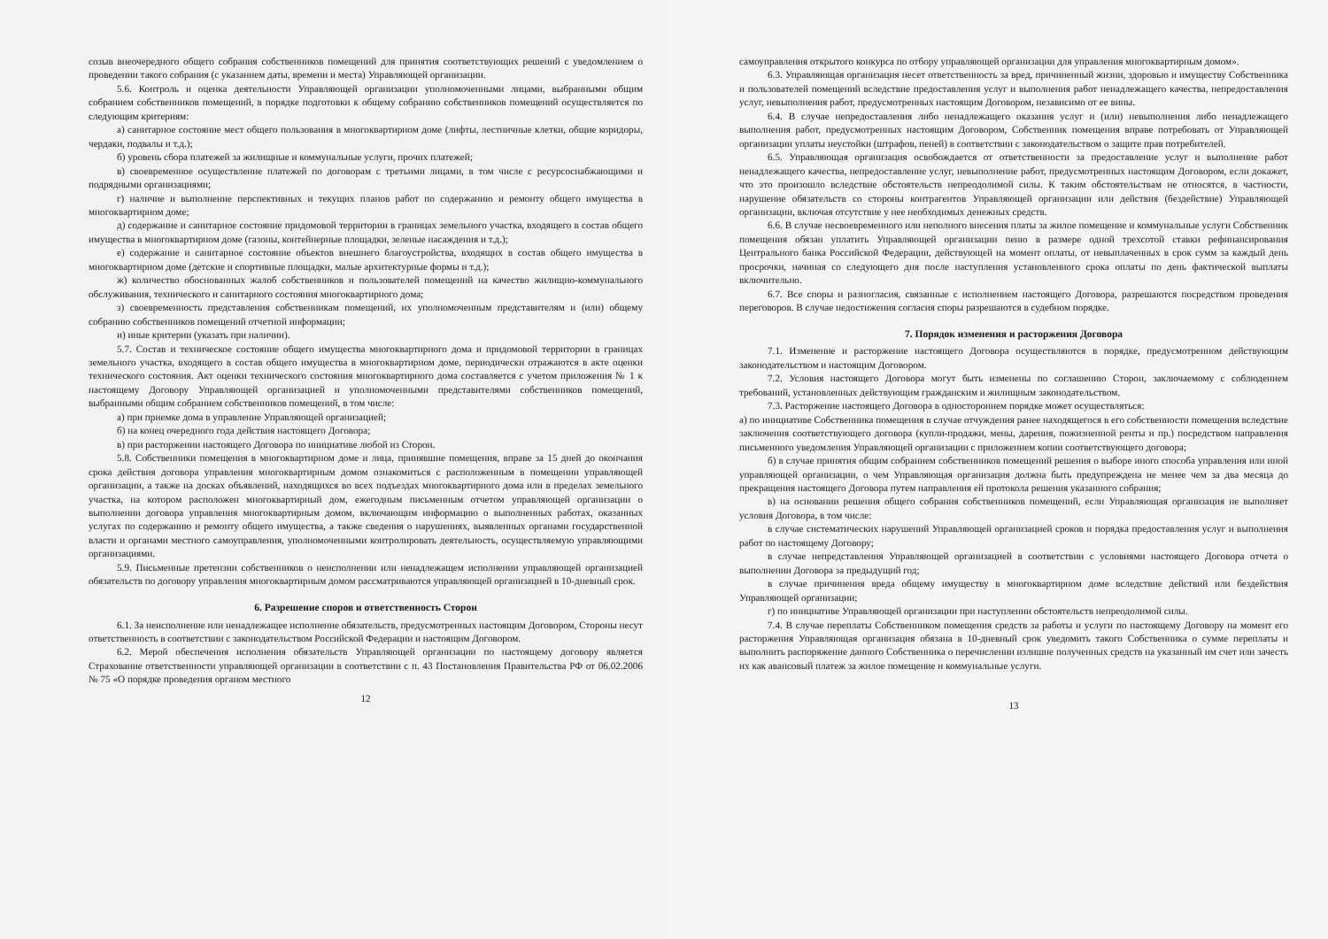созыв внеочередного общего собрания собственников помещений для принятия соответствующих решений с уведомлением о проведении такого собрания (с указанием даты, времени и места) Управляющей организации.
5.6. Контроль и оценка деятельности Управляющей организации уполномоченными лицами, выбранными общим собранием собственников помещений, в порядке подготовки к общему собранию собственников помещений осуществляется по следующим критериям:
а) санитарное состояние мест общего пользования в многоквартирном доме (лифты, лестничные клетки, общие коридоры, чердаки, подвалы и т.д.);
б) уровень сбора платежей за жилищные и коммунальные услуги, прочих платежей;
в) своевременное осуществление платежей по договорам с третьими лицами, в том числе с ресурсоснабжающими и подрядными организациями;
г) наличие и выполнение перспективных и текущих планов работ по содержанию и ремонту общего имущества в многоквартирном доме;
д) содержание и санитарное состояние придомовой территории в границах земельного участка, входящего в состав общего имущества в многоквартирном доме (газоны, контейнерные площадки, зеленые насаждения и т.д.);
е) содержание и санитарное состояние объектов внешнего благоустройства, входящих в состав общего имущества в многоквартирном доме (детские и спортивные площадки, малые архитектурные формы и т.д.);
ж) количество обоснованных жалоб собственников и пользователей помещений на качество жилищно-коммунального обслуживания, технического и санитарного состояния многоквартирного дома;
з) своевременность представления собственникам помещений, их уполномоченным представителям и (или) общему собранию собственников помещений отчетной информации;
и) иные критерии (указать при наличии).
5.7. Состав и техническое состояние общего имущества многоквартирного дома и придомовой территории в границах земельного участка, входящего в состав общего имущества в многоквартирном доме, периодически отражаются в акте оценки технического состояния. Акт оценки технического состояния многоквартирного дома составляется с учетом приложения № 1 к настоящему Договору Управляющей организацией и уполномоченными представителями собственников помещений, выбранными общим собранием собственников помещений, в том числе:
а) при приемке дома в управление Управляющей организацией;
б) на конец очередного года действия настоящего Договора;
в) при расторжении настоящего Договора по инициативе любой из Сторон.
5.8. Собственники помещения в многоквартирном доме и лица, принявшие помещения, вправе за 15 дней до окончания срока действия договора управления многоквартирным домом ознакомиться с расположенным в помещении управляющей организации, а также на досках объявлений, находящихся во всех подъездах многоквартирного дома или в пределах земельного участка, на котором расположен многоквартирный дом, ежегодным письменным отчетом управляющей организации о выполнении договора управления многоквартирным домом, включающим информацию о выполненных работах, оказанных услугах по содержанию и ремонту общего имущества, а также сведения о нарушениях, выявленных органами государственной власти и органами местного самоуправления, уполномоченными контролировать деятельность, осуществляемую управляющими организациями.
5.9. Письменные претензии собственников о неисполнении или ненадлежащем исполнении управляющей организацией обязательств по договору управления многоквартирным домом рассматриваются управляющей организацией в 10-дневный срок.
6. Разрешение споров и ответственность Сторон
6.1. За неисполнение или ненадлежащее исполнение обязательств, предусмотренных настоящим Договором, Стороны несут ответственность в соответствии с законодательством Российской Федерации и настоящим Договором.
6.2. Мерой обеспечения исполнения обязательств Управляющей организации по настоящему договору является Страхование ответственности управляющей организации в соответствии с п. 43 Постановления Правительства РФ от 06.02.2006 № 75 «О порядке проведения органом местного
12
самоуправления открытого конкурса по отбору управляющей организации для управления многоквартирным домом».
6.3. Управляющая организация несет ответственность за вред, причиненный жизни, здоровью и имуществу Собственника и пользователей помещений вследствие предоставления услуг и выполнения работ ненадлежащего качества, непредоставления услуг, невыполнения работ, предусмотренных настоящим Договором, независимо от ее вины.
6.4. В случае непредоставления либо ненадлежащего оказания услуг и (или) невыполнения либо ненадлежащего выполнения работ, предусмотренных настоящим Договором, Собственник помещения вправе потребовать от Управляющей организации уплаты неустойки (штрафов, пеней) в соответствии с законодательством о защите прав потребителей.
6.5. Управляющая организация освобождается от ответственности за предоставление услуг и выполнение работ ненадлежащего качества, непредоставление услуг, невыполнение работ, предусмотренных настоящим Договором, если докажет, что это произошло вследствие обстоятельств непреодолимой силы. К таким обстоятельствам не относятся, в частности, нарушение обязательств со стороны контрагентов Управляющей организации или действия (бездействие) Управляющей организации, включая отсутствие у нее необходимых денежных средств.
6.6. В случае несвоевременного или неполного внесения платы за жилое помещение и коммунальные услуги Собственник помещения обязан уплатить Управляющей организации пеню в размере одной трехсотой ставки рефинансирования Центрального банка Российской Федерации, действующей на момент оплаты, от невыплаченных в срок сумм за каждый день просрочки, начиная со следующего дня после наступления установленного срока оплаты по день фактической выплаты включительно.
6.7. Все споры и разногласия, связанные с исполнением настоящего Договора, разрешаются посредством проведения переговоров. В случае недостижения согласия споры разрешаются в судебном порядке.
7. Порядок изменения и расторжения Договора
7.1. Изменение и расторжение настоящего Договора осуществляются в порядке, предусмотренном действующим законодательством и настоящим Договором.
7.2. Условия настоящего Договора могут быть изменены по соглашению Сторон, заключаемому с соблюдением требований, установленных действующим гражданским и жилищным законодательством.
7.3. Расторжение настоящего Договора в одностороннем порядке может осуществляться:
а) по инициативе Собственника помещения в случае отчуждения ранее находящегося в его собственности помещения вследствие заключения соответствующего договора (купли-продажи, мены, дарения, пожизненной ренты и пр.) посредством направления письменного уведомления Управляющей организации с приложением копии соответствующего договора;
б) в случае принятия общим собранием собственников помещений решения о выборе иного способа управления или иной управляющей организации, о чем Управляющая организация должна быть предупреждена не менее чем за два месяца до прекращения настоящего Договора путем направления ей протокола решения указанного собрания;
в) на основании решения общего собрания собственников помещений, если Управляющая организация не выполняет условия Договора, в том числе:
в случае систематических нарушений Управляющей организацией сроков и порядка предоставления услуг и выполнения работ по настоящему Договору;
в случае непредставления Управляющей организацией в соответствии с условиями настоящего Договора отчета о выполнении Договора за предыдущий год;
в случае причинения вреда общему имуществу в многоквартирном доме вследствие действий или бездействия Управляющей организации;
г) по инициативе Управляющей организации при наступлении обстоятельств непреодолимой силы.
7.4. В случае переплаты Собственником помещения средств за работы и услуги по настоящему Договору на момент его расторжения Управляющая организация обязана в 10-дневный срок уведомить такого Собственника о сумме переплаты и выполнить распоряжение данного Собственника о перечислении излишне полученных средств на указанный им счет или зачесть их как авансовый платеж за жилое помещение и коммунальные услуги.
13